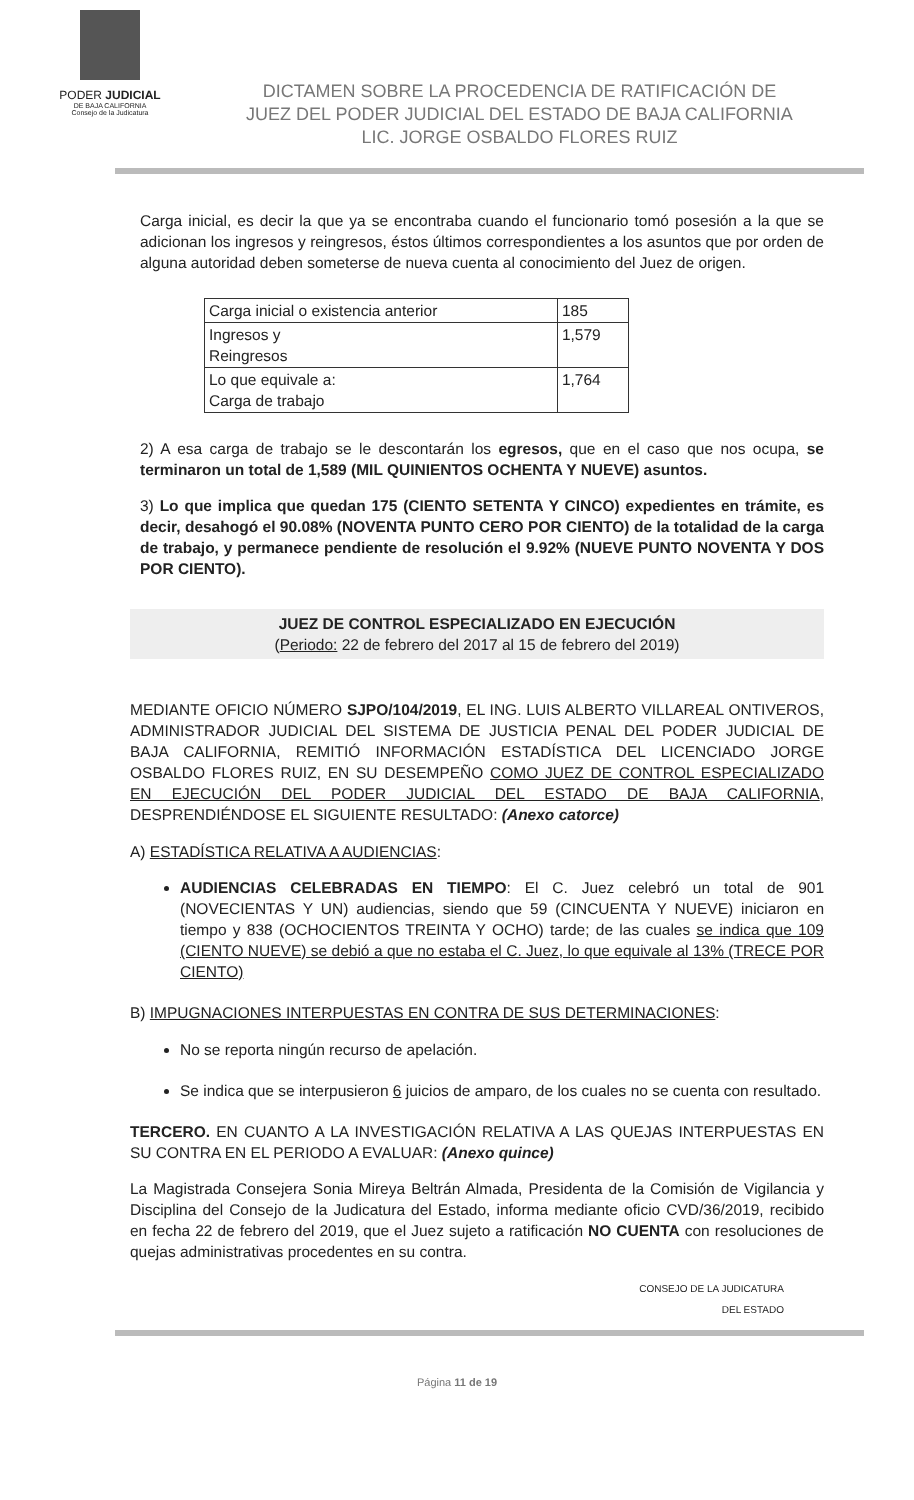PODER JUDICIAL
DE BAJA CALIFORNIA
Consejo de la Judicatura
DICTAMEN SOBRE LA PROCEDENCIA DE RATIFICACIÓN DE
JUEZ DEL PODER JUDICIAL DEL ESTADO DE BAJA CALIFORNIA
LIC. JORGE OSBALDO FLORES RUIZ
Carga inicial, es decir la que ya se encontraba cuando el funcionario tomó posesión a la que se adicionan los ingresos y reingresos, éstos últimos correspondientes a los asuntos que por orden de alguna autoridad deben someterse de nueva cuenta al conocimiento del Juez de origen.
| Carga inicial o existencia anterior | 185 |
| Ingresos y Reingresos | 1,579 |
| Lo que equivale a: Carga de trabajo | 1,764 |
2) A esa carga de trabajo se le descontarán los egresos, que en el caso que nos ocupa, se terminaron un total de 1,589 (MIL QUINIENTOS OCHENTA Y NUEVE) asuntos.
3) Lo que implica que quedan 175 (CIENTO SETENTA Y CINCO) expedientes en trámite, es decir, desahogó el 90.08% (NOVENTA PUNTO CERO POR CIENTO) de la totalidad de la carga de trabajo, y permanece pendiente de resolución el 9.92% (NUEVE PUNTO NOVENTA Y DOS POR CIENTO).
JUEZ DE CONTROL ESPECIALIZADO EN EJECUCIÓN
(Periodo: 22 de febrero del 2017 al 15 de febrero del 2019)
MEDIANTE OFICIO NÚMERO SJPO/104/2019, EL ING. LUIS ALBERTO VILLAREAL ONTIVEROS, ADMINISTRADOR JUDICIAL DEL SISTEMA DE JUSTICIA PENAL DEL PODER JUDICIAL DE BAJA CALIFORNIA, REMITIÓ INFORMACIÓN ESTADÍSTICA DEL LICENCIADO JORGE OSBALDO FLORES RUIZ, EN SU DESEMPEÑO COMO JUEZ DE CONTROL ESPECIALIZADO EN EJECUCIÓN DEL PODER JUDICIAL DEL ESTADO DE BAJA CALIFORNIA, DESPRENDIÉNDOSE EL SIGUIENTE RESULTADO: (Anexo catorce)
A) ESTADÍSTICA RELATIVA A AUDIENCIAS:
AUDIENCIAS CELEBRADAS EN TIEMPO: El C. Juez celebró un total de 901 (NOVECIENTAS Y UN) audiencias, siendo que 59 (CINCUENTA Y NUEVE) iniciaron en tiempo y 838 (OCHOCIENTOS TREINTA Y OCHO) tarde; de las cuales se indica que 109 (CIENTO NUEVE) se debió a que no estaba el C. Juez, lo que equivale al 13% (TRECE POR CIENTO)
B) IMPUGNACIONES INTERPUESTAS EN CONTRA DE SUS DETERMINACIONES:
No se reporta ningún recurso de apelación.
Se indica que se interpusieron 6 juicios de amparo, de los cuales no se cuenta con resultado.
TERCERO. EN CUANTO A LA INVESTIGACIÓN RELATIVA A LAS QUEJAS INTERPUESTAS EN SU CONTRA EN EL PERIODO A EVALUAR: (Anexo quince)
La Magistrada Consejera Sonia Mireya Beltrán Almada, Presidenta de la Comisión de Vigilancia y Disciplina del Consejo de la Judicatura del Estado, informa mediante oficio CVD/36/2019, recibido en fecha 22 de febrero del 2019, que el Juez sujeto a ratificación NO CUENTA con resoluciones de quejas administrativas procedentes en su contra.
CONSEJO DE LA JUDICATURA
DEL ESTADO
Página 11 de 19